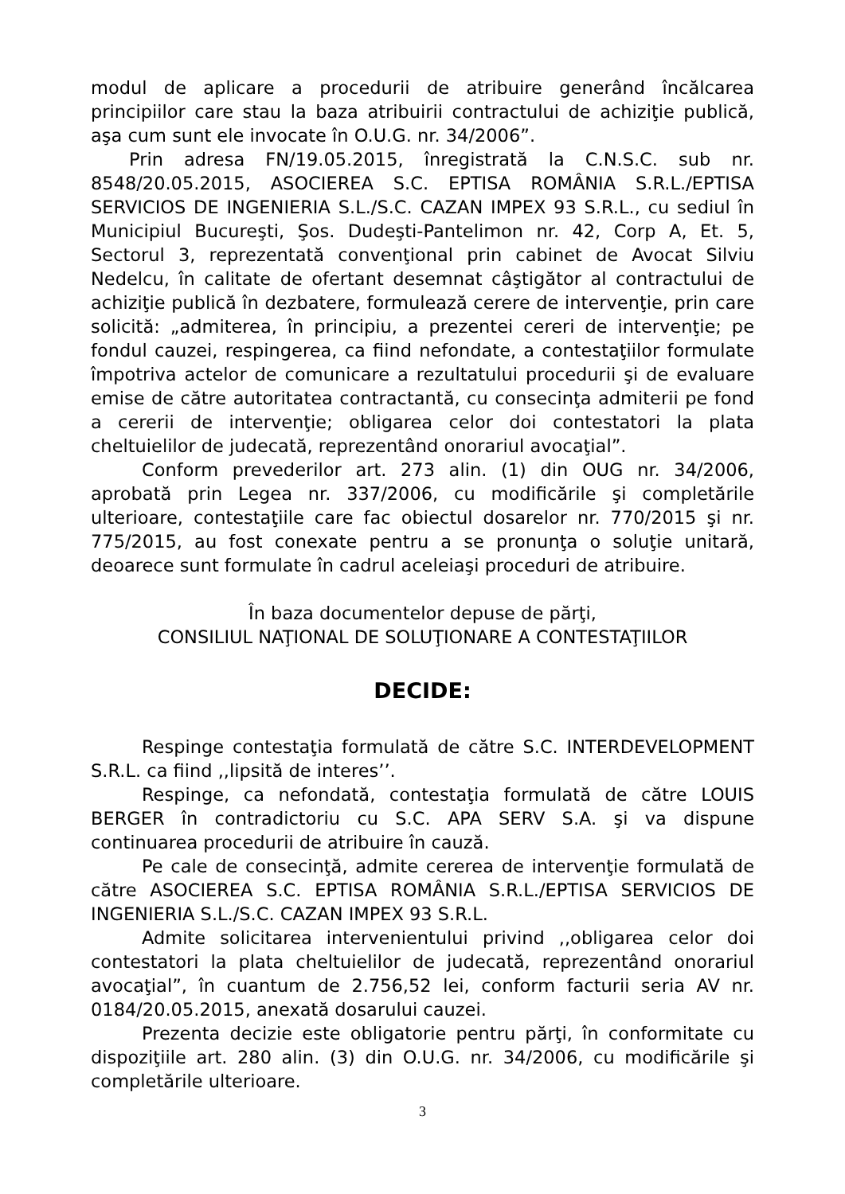modul de aplicare a procedurii de atribuire generând încălcarea principiilor care stau la baza atribuirii contractului de achiziţie publică, aşa cum sunt ele invocate în O.U.G. nr. 34/2006”.
Prin adresa FN/19.05.2015, înregistrată la C.N.S.C. sub nr. 8548/20.05.2015, ASOCIEREA S.C. EPTISA ROMÂNIA S.R.L./EPTISA SERVICIOS DE INGENIERIA S.L./S.C. CAZAN IMPEX 93 S.R.L., cu sediul în Municipiul Bucureşti, Şos. Dudeşti-Pantelimon nr. 42, Corp A, Et. 5, Sectorul 3, reprezentată convenţional prin cabinet de Avocat Silviu Nedelcu, în calitate de ofertant desemnat câştigător al contractului de achiziţie publică în dezbatere, formulează cerere de intervenţie, prin care solicită: „admiterea, în principiu, a prezentei cereri de intervenţie; pe fondul cauzei, respingerea, ca fiind nefondate, a contestaţiilor formulate împotriva actelor de comunicare a rezultatului procedurii şi de evaluare emise de către autoritatea contractantă, cu consecinţa admiterii pe fond a cererii de intervenţie; obligarea celor doi contestatori la plata cheltuielilor de judecată, reprezentând onorariul avocaţial”.
Conform prevederilor art. 273 alin. (1) din OUG nr. 34/2006, aprobată prin Legea nr. 337/2006, cu modificările şi completările ulterioare, contestaţiile care fac obiectul dosarelor nr. 770/2015 şi nr. 775/2015, au fost conexate pentru a se pronunţa o soluţie unitară, deoarece sunt formulate în cadrul aceleiaşi proceduri de atribuire.
În baza documentelor depuse de părţi,
CONSILIUL NAŢIONAL DE SOLUŢIONARE A CONTESTAŢIILOR
DECIDE:
Respinge contestaţia formulată de către S.C. INTERDEVELOPMENT S.R.L. ca fiind ,,lipsită de interes’’.
Respinge, ca nefondată, contestaţia formulată de către LOUIS BERGER în contradictoriu cu S.C. APA SERV S.A. şi va dispune continuarea procedurii de atribuire în cauză.
Pe cale de consecinţă, admite cererea de intervenţie formulată de către ASOCIEREA S.C. EPTISA ROMÂNIA S.R.L./EPTISA SERVICIOS DE INGENIERIA S.L./S.C. CAZAN IMPEX 93 S.R.L.
Admite solicitarea intervenientului privind ,,obligarea celor doi contestatori la plata cheltuielilor de judecată, reprezentând onorariul avocaţial”, în cuantum de 2.756,52 lei, conform facturii seria AV nr. 0184/20.05.2015, anexată dosarului cauzei.
Prezenta decizie este obligatorie pentru părţi, în conformitate cu dispoziţiile art. 280 alin. (3) din O.U.G. nr. 34/2006, cu modificările şi completările ulterioare.
3